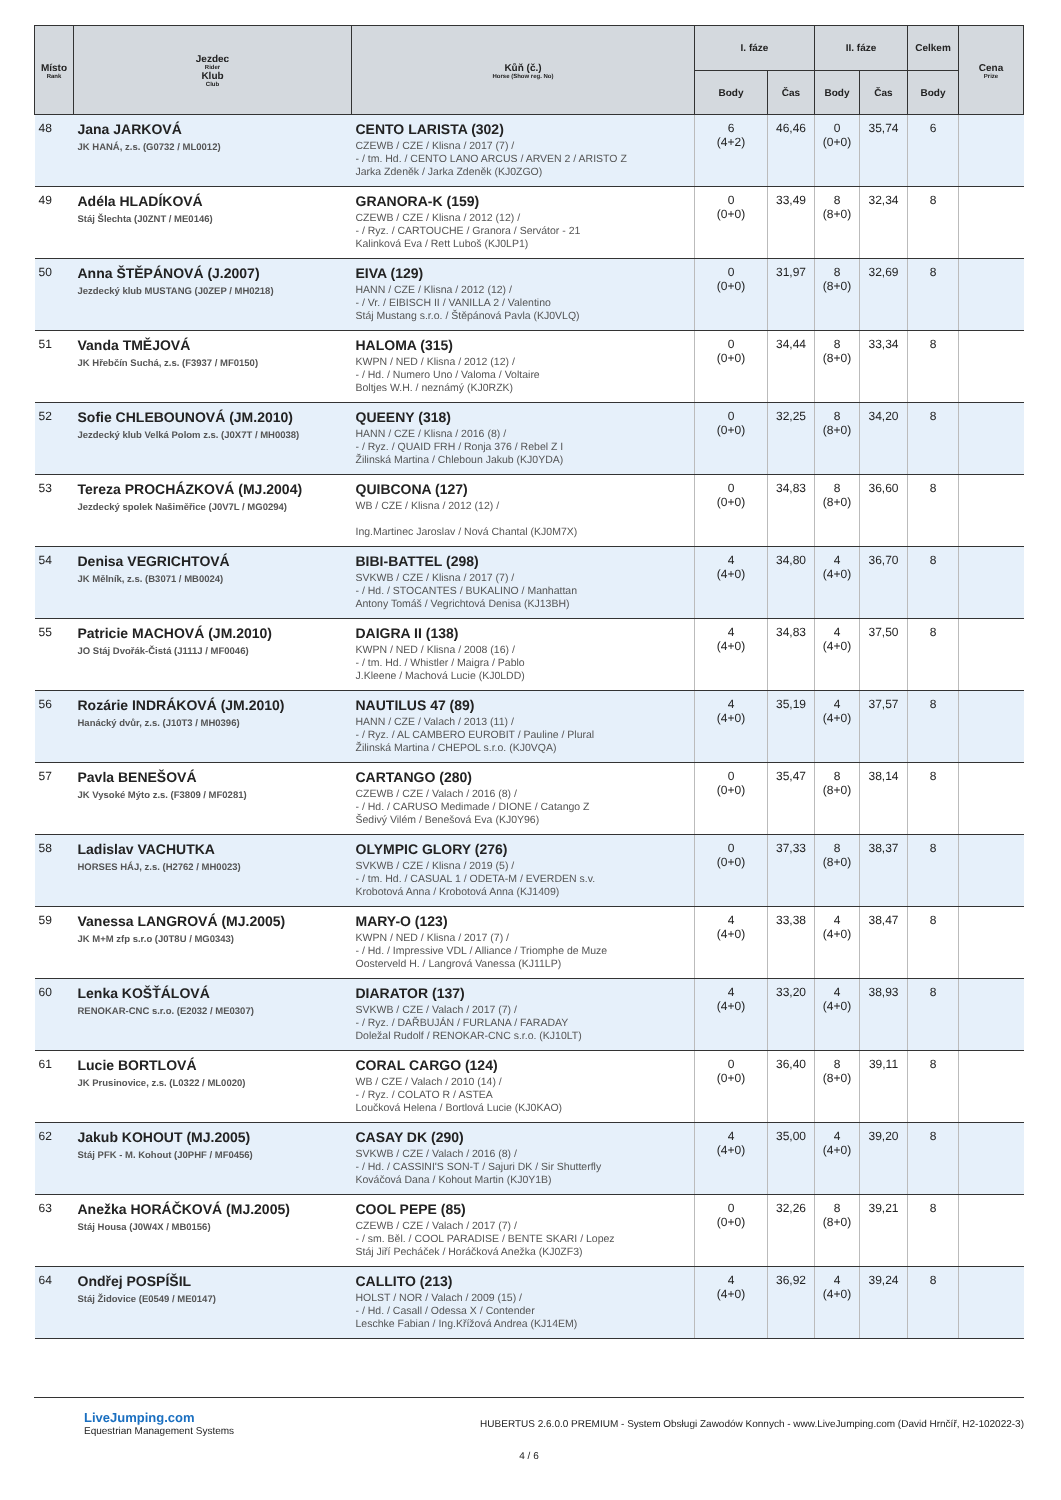| Místo Rank | Jezdec Rider Klub Club | Kůň (č.) Horse (Show reg. No) | I. fáze | | II. fáze | | Celkem | Cena Prize |
| --- | --- | --- | --- | --- | --- | --- | --- | --- |
| | | | Body | Čas | Body | Čas | Body | |
| 48 | Jana JARKOVÁ JK HANÁ, z.s. (G0732 / ML0012) | CENTO LARISTA (302) CZEWB / CZE / Klisna / 2017 (7) / - / tm. Hd. / CENTO LANO ARCUS / ARVEN 2 / ARISTO Z Jarka Zdeněk / Jarka Zdeněk (KJ0ZGO) | 6 (4+2) | 46,46 | 0 (0+0) | 35,74 | 6 | |
| 49 | Adéla HLADÍKOVÁ Stáj Šlechta (J0ZNT / ME0146) | GRANORA-K (159) CZEWB / CZE / Klisna / 2012 (12) / - / Ryz. / CARTOUCHE / Granora / Servátor - 21 Kalinková Eva / Rett Luboš (KJ0LP1) | 0 (0+0) | 33,49 | 8 (8+0) | 32,34 | 8 | |
| 50 | Anna ŠTĚPÁNOVÁ (J.2007) Jezdecký klub MUSTANG (J0ZEP / MH0218) | EIVA (129) HANN / CZE / Klisna / 2012 (12) / - / Vr. / EIBISCH II / VANILLA 2 / Valentino Stáj Mustang s.r.o. / Štěpánová Pavla (KJ0VLQ) | 0 (0+0) | 31,97 | 8 (8+0) | 32,69 | 8 | |
| 51 | Vanda TMĚJOVÁ JK Hřebčín Suchá, z.s. (F3937 / MF0150) | HALOMA (315) KWPN / NED / Klisna / 2012 (12) / - / Hd. / Numero Uno / Valoma / Voltaire Boltjes W.H. / neznámý (KJ0RZK) | 0 (0+0) | 34,44 | 8 (8+0) | 33,34 | 8 | |
| 52 | Sofie CHLEBOUNOVÁ (JM.2010) Jezdecký klub Velká Polom z.s. (J0X7T / MH0038) | QUEENY (318) HANN / CZE / Klisna / 2016 (8) / - / Ryz. / QUAID FRH / Ronja 376 / Rebel Z I Žilinská Martina / Chleboun Jakub (KJ0YDA) | 0 (0+0) | 32,25 | 8 (8+0) | 34,20 | 8 | |
| 53 | Tereza PROCHÁZKOVÁ (MJ.2004) Jezdecký spolek Našiměřice (J0V7L / MG0294) | QUIBCONA (127) WB / CZE / Klisna / 2012 (12) / Ing.Martinec Jaroslav / Nová Chantal (KJ0M7X) | 0 (0+0) | 34,83 | 8 (8+0) | 36,60 | 8 | |
| 54 | Denisa VEGRICHTOVÁ JK Mělník, z.s. (B3071 / MB0024) | BIBI-BATTEL (298) SVKWB / CZE / Klisna / 2017 (7) / - / Hd. / STOCANTES / BUKALINO / Manhattan Antony Tomáš / Vegrichtová Denisa (KJ13BH) | 4 (4+0) | 34,80 | 4 (4+0) | 36,70 | 8 | |
| 55 | Patricie MACHOVÁ (JM.2010) JO Stáj Dvořák-Čistá (J111J / MF0046) | DAIGRA II (138) KWPN / NED / Klisna / 2008 (16) / - / tm. Hd. / Whistler / Maigra / Pablo J.Kleene / Machová Lucie (KJ0LDD) | 4 (4+0) | 34,83 | 4 (4+0) | 37,50 | 8 | |
| 56 | Rozárie INDRÁKOVÁ (JM.2010) Hanácký dvůr, z.s. (J10T3 / MH0396) | NAUTILUS 47 (89) HANN / CZE / Valach / 2013 (11) / - / Ryz. / AL CAMBERO EUROBIT / Pauline / Plural Žilinská Martina / CHEPOL s.r.o. (KJ0VQA) | 4 (4+0) | 35,19 | 4 (4+0) | 37,57 | 8 | |
| 57 | Pavla BENEŠOVÁ JK Vysoké Mýto z.s. (F3809 / MF0281) | CARTANGO (280) CZEWB / CZE / Valach / 2016 (8) / - / Hd. / CARUSO Medimade / DIONE / Catango Z Šedivý Vilém / Benešová Eva (KJ0Y96) | 0 (0+0) | 35,47 | 8 (8+0) | 38,14 | 8 | |
| 58 | Ladislav VACHUTKA HORSES HÁJ, z.s. (H2762 / MH0023) | OLYMPIC GLORY (276) SVKWB / CZE / Klisna / 2019 (5) / - / tm. Hd. / CASUAL 1 / ODETA-M / EVERDEN s.v. Krobotová Anna / Krobotová Anna (KJ1409) | 0 (0+0) | 37,33 | 8 (8+0) | 38,37 | 8 | |
| 59 | Vanessa LANGROVÁ (MJ.2005) JK M+M zfp s.r.o (J0T8U / MG0343) | MARY-O (123) KWPN / NED / Klisna / 2017 (7) / - / Hd. / Impressive VDL / Alliance / Triomphe de Muze Oosterveld H. / Langrová Vanessa (KJ11LP) | 4 (4+0) | 33,38 | 4 (4+0) | 38,47 | 8 | |
| 60 | Lenka KOŠŤÁLOVÁ RENOKAR-CNC s.r.o. (E2032 / ME0307) | DIARATOR (137) SVKWB / CZE / Valach / 2017 (7) / - / Ryz. / DAŘBUJÁN / FURLANA / FARADAY Doležal Rudolf / RENOKAR-CNC s.r.o. (KJ10LT) | 4 (4+0) | 33,20 | 4 (4+0) | 38,93 | 8 | |
| 61 | Lucie BORTLOVÁ JK Prusinovice, z.s. (L0322 / ML0020) | CORAL CARGO (124) WB / CZE / Valach / 2010 (14) / - / Ryz. / COLATO R / ASTEA Loučková Helena / Bortlová Lucie (KJ0KAO) | 0 (0+0) | 36,40 | 8 (8+0) | 39,11 | 8 | |
| 62 | Jakub KOHOUT (MJ.2005) Stáj PFK - M. Kohout (J0PHF / MF0456) | CASAY DK (290) SVKWB / CZE / Valach / 2016 (8) / - / Hd. / CASSINI'S SON-T / Sajuri DK / Sir Shutterfly Kováčová Dana / Kohout Martin (KJ0Y1B) | 4 (4+0) | 35,00 | 4 (4+0) | 39,20 | 8 | |
| 63 | Anežka HORÁČKOVÁ (MJ.2005) Stáj Housa (J0W4X / MB0156) | COOL PEPE (85) CZEWB / CZE / Valach / 2017 (7) / - / sm. Běl. / COOL PARADISE / BENTE SKARI / Lopez Stáj Jiří Pecháček / Horáčková Anežka (KJ0ZF3) | 0 (0+0) | 32,26 | 8 (8+0) | 39,21 | 8 | |
| 64 | Ondřej POSPÍŠIL Stáj Židovice (E0549 / ME0147) | CALLITO (213) HOLST / NOR / Valach / 2009 (15) / - / Hd. / Casall / Odessa X / Contender Leschke Fabian / Ing.Křížová Andrea (KJ14EM) | 4 (4+0) | 36,92 | 4 (4+0) | 39,24 | 8 | |
LiveJumping.com
Equestrian Management Systems
HUBERTUS 2.6.0.0 PREMIUM - System Obsługi Zawodów Konnych - www.LiveJumping.com (David Hrnčíř, H2-102022-3)
4 / 6